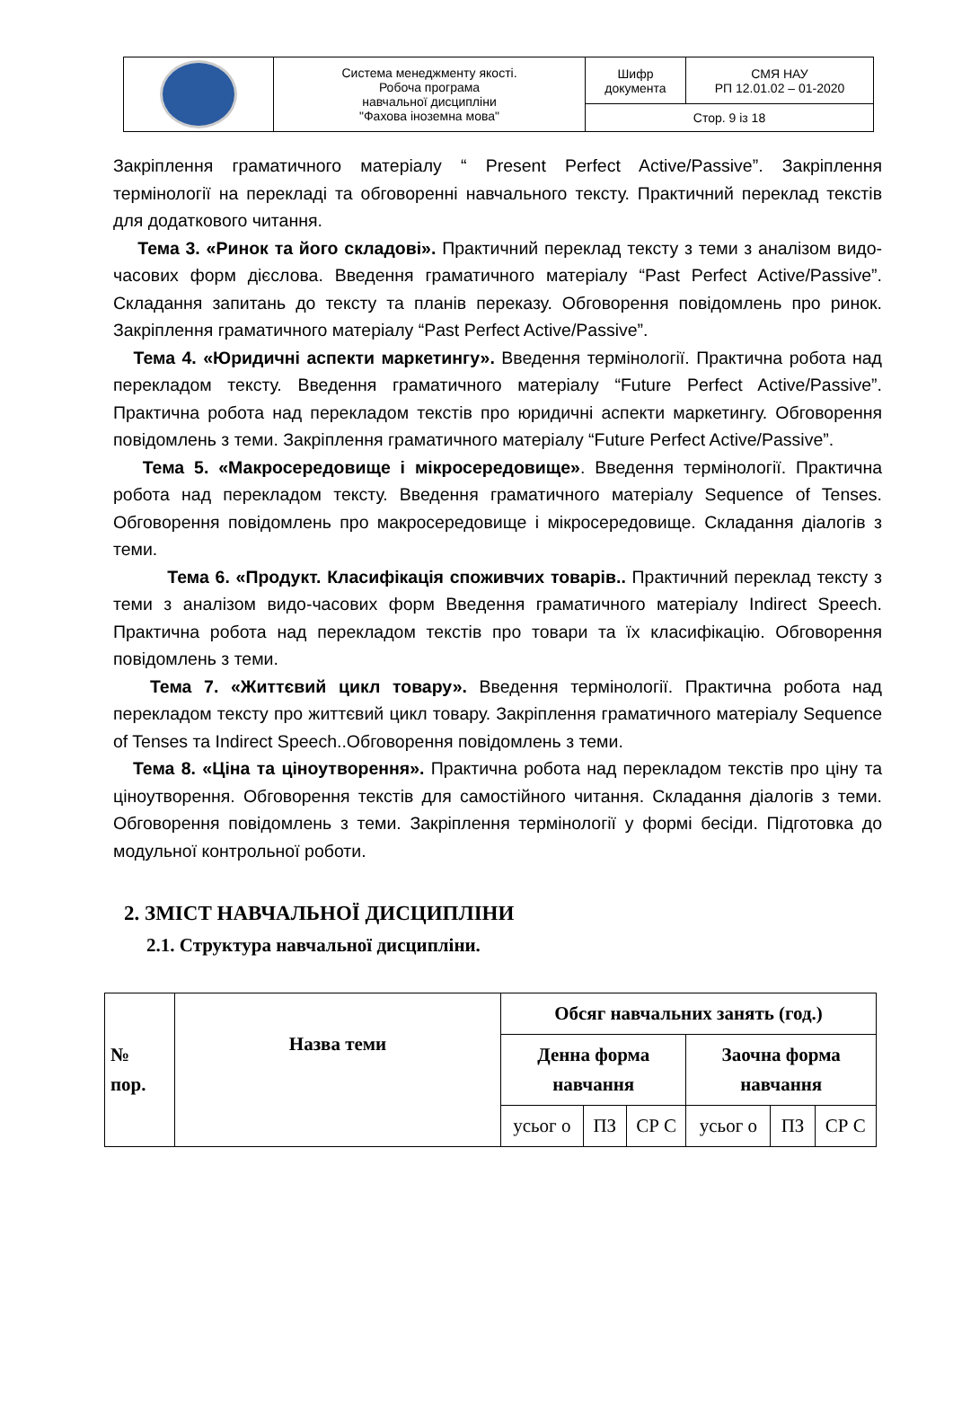| | Система менеджменту якості. Робоча програма навчальної дисципліни "Фахова іноземна мова" | Шифр документа | СМЯ НАУ РП 12.01.02 – 01-2020 |
| | | Стор. 9 із 18 | |
Закріплення граматичного матеріалу “ Present Perfect Active/Passive”. Закріплення термінології на перекладі та обговоренні навчального тексту. Практичний переклад текстів для додаткового читання.
Тема 3. «Ринок та його складові». Практичний переклад тексту з теми з аналізом видо-часових форм дієслова. Введення граматичного матеріалу “Past Perfect Active/Passive”. Складання запитань до тексту та планів переказу. Обговорення повідомлень про ринок. Закріплення граматичного матеріалу “Past Perfect Active/Passive”.
Тема 4. «Юридичні аспекти маркетингу». Введення термінології. Практична робота над перекладом тексту. Введення граматичного матеріалу “Future Perfect Active/Passive”. Практична робота над перекладом текстів про юридичні аспекти маркетингу. Обговорення повідомлень з теми. Закріплення граматичного матеріалу “Future Perfect Active/Passive”.
Тема 5. «Макросередовище і мікросередовище». Введення термінології. Практична робота над перекладом тексту. Введення граматичного матеріалу Sequence of Tenses. Обговорення повідомлень про макросередовище і мікросередовище. Складання діалогів з теми.
Тема 6. «Продукт. Класифікація споживчих товарів.. Практичний переклад тексту з теми з аналізом видо-часових форм Введення граматичного матеріалу Indirect Speech. Практична робота над перекладом текстів про товари та їх класифікацію. Обговорення повідомлень з теми.
Тема 7. «Життєвий цикл товару». Введення термінології. Практична робота над перекладом тексту про життєвий цикл товару. Закріплення граматичного матеріалу Sequence of Tenses та Indirect Speech..Обговорення повідомлень з теми.
Тема 8. «Ціна та ціноутворення». Практична робота над перекладом текстів про ціну та ціноутворення. Обговорення текстів для самостійного читання. Складання діалогів з теми. Обговорення повідомлень з теми. Закріплення термінології у формі бесіди. Підготовка до модульної контрольної роботи.
2. ЗМІСТ НАВЧАЛЬНОЇ ДИСЦИПЛІНИ
2.1. Структура навчальної дисципліни.
| № пор. | Назва теми | Обсяг навчальних занять (год.) | | | | | |
| --- | --- | --- | --- | --- | --- | --- | --- |
| | | Денна форма навчання | | | Заочна форма навчання | | |
| | | усьог о | ПЗ | СР С | усьог о | ПЗ | СР С |